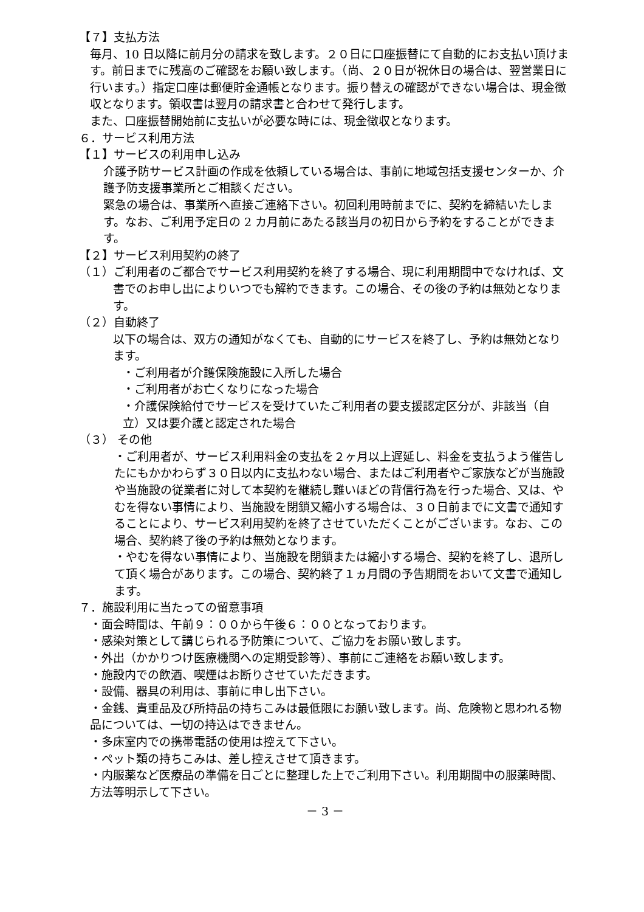【７】支払方法
毎月、10 日以降に前月分の請求を致します。２０日に口座振替にて自動的にお支払い頂けます。前日までに残高のご確認をお願い致します。（尚、２０日が祝休日の場合は、翌営業日に行います。）指定口座は郵便貯金通帳となります。振り替えの確認ができない場合は、現金徴収となります。領収書は翌月の請求書と合わせて発行します。
また、口座振替開始前に支払いが必要な時には、現金徴収となります。
６．サービス利用方法
【１】サービスの利用申し込み
介護予防サービス計画の作成を依頼している場合は、事前に地域包括支援センターか、介護予防支援事業所とご相談ください。
緊急の場合は、事業所へ直接ご連絡下さい。初回利用時前までに、契約を締結いたします。なお、ご利用予定日の 2 カ月前にあたる該当月の初日から予約をすることができます。
【２】サービス利用契約の終了
（１）ご利用者のご都合でサービス利用契約を終了する場合、現に利用期間中でなければ、文書でのお申し出によりいつでも解約できます。この場合、その後の予約は無効となります。
（２）自動終了
以下の場合は、双方の通知がなくても、自動的にサービスを終了し、予約は無効となります。
・ご利用者が介護保険施設に入所した場合
・ご利用者がお亡くなりになった場合
・介護保険給付でサービスを受けていたご利用者の要支援認定区分が、非該当（自立）又は要介護と認定された場合
（３） その他
・ご利用者が、サービス利用料金の支払を２ヶ月以上遅延し、料金を支払うよう催告したにもかかわらず３０日以内に支払わない場合、またはご利用者やご家族などが当施設や当施設の従業者に対して本契約を継続し難いほどの背信行為を行った場合、又は、やむを得ない事情により、当施設を閉鎖又縮小する場合は、３０日前までに文書で通知することにより、サービス利用契約を終了させていただくことがございます。なお、この場合、契約終了後の予約は無効となります。
・やむを得ない事情により、当施設を閉鎖または縮小する場合、契約を終了し、退所して頂く場合があります。この場合、契約終了１ヵ月間の予告期間をおいて文書で通知します。
７．施設利用に当たっての留意事項
・面会時間は、午前９：００から午後６：００となっております。
・感染対策として講じられる予防策について、ご協力をお願い致します。
・外出（かかりつけ医療機関への定期受診等）、事前にご連絡をお願い致します。
・施設内での飲酒、喫煙はお断りさせていただきます。
・設備、器具の利用は、事前に申し出下さい。
・金銭、貴重品及び所持品の持ちこみは最低限にお願い致します。尚、危険物と思われる物品については、一切の持込はできません。
・多床室内での携帯電話の使用は控えて下さい。
・ペット類の持ちこみは、差し控えさせて頂きます。
・内服薬など医療品の準備を日ごとに整理した上でご利用下さい。利用期間中の服薬時間、方法等明示して下さい。
－ 3 －